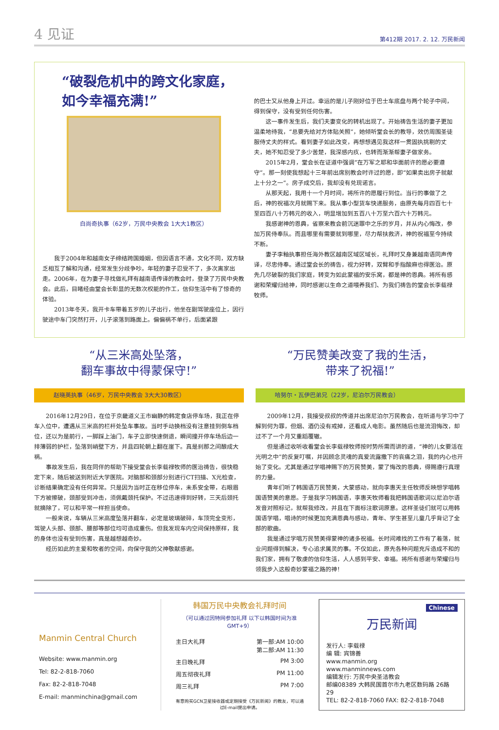4 见证 第412期 2017. 2. 12. 万民新闻
“破裂危机中的跨文化家庭，
如今幸福充满!”
白尚奇执事（62岁，万民中央教会 1大大1教区）
我于2004年和越南女子缔结跨国婚姻，但因语言不通，文化不同，双方缺乏相互了解和沟通，经常发生分歧争吵。年轻的妻子忍受不了，多次离家出走。2006年，在为妻子寻找做礼拜有越南语传译的教会时，登录了万民中央教会。此后，目睹经由堂会长彰显的无数次权能的作工，信仰生活中有了惊奇的体验。
2013年冬天，我开卡车带着五岁的儿子出行，他坐在副驾驶座位上，因行驶途中车门突然打开，儿子滚落到路面上。偏偏祸不单行，后面紧跟
的巴士又从他身上开过。幸运的是儿子刚好位于巴士车底盘与两个轮子中间，得到保守，没有受到任何伤害。
这一事件发生后，我们夫妻变化的转机出现了。开始祷告生活的妻子更加温柔地待我，“总要先给对方体贴关照”，她倾听堂会长的教导，效仿周围圣徒服侍丈夫的样式。看到妻子如此改变，再想想遇见我这样一贯固执挑剔的丈夫，她不知忍受了多少苦楚，我深感内疚，也转而渐渐帮妻子做家务。
2015年2月，堂会长在证道中强调“在万军之耶和华面前许的愿必要遵守”。那一刻使我想起十三年前出席别教会时许过的愿，即“如果卖出房子就献上十分之一”。房子成交后，我却没有兑现诺言。
从那天起，我用十一个月时间，将所许的愿履行到位。当行的事做了之后，神的祝福次月就赐下来。我从事小型货车快递服务，由原先每月四百七十至四百八十万韩元的收入，明显增加到五百八十万至六百六十万韩元。
我感谢神的恩典，省察来教会前沉迷罪中之乐的岁月，并从内心悔改，参加万民侍奉队。而且哪里有需要就到哪里，尽力帮扶救济，神的祝福至今持续不断。
妻子李釉执事担任海外教区越南区域区域长，礼拜时又身兼越南语同声传译，尽忠侍奉。通过堂会长的祷告，视力好转，双臂和手指酸麻也得医治。原先几尽破裂的我们家庭，转变为如此蒙福的安乐窝，都是神的恩典。将所有感谢和荣耀归给神，同时感谢以生命之道喂养我们、为我们祷告的堂会长李载禄牧师。
“从三米高处坠落，
翻车事故中得蒙保守!”
赵晓英执事（46岁，万民中央教会 3大大30教区）
2016年12月29日，在位于京畿道义王市幽静的韩定食店停车场，我正在停车入位中，遭遇从三米高的栏杆处坠车事故。当时手动换档没有注意挂到倒车档位，还以为是前行，一脚踩上油门，车子立即快速倒退，瞬间撞开停车场后边一排薄弱的护栏，坠落到峭壁下方，并且四轮朝上翻在崖下。真是刹那之间酿成大祸。
事故发生后，我在同伴的帮助下接受堂会长李载禄牧师的医治祷告，很快稳定下来，随后被送到附近大学医院。对脑部和颈部分别进行CT扫描、X光检查，诊断结果确定没有任何异常。只是因为当时正在移位停车，未系安全带，右眼眉下方被擦破，颈部受到冲击，须佩戴颈托保护。不过迅速得到好转，三天后颈托就摘除了，可以和平常一样担当使命。
一般来说，车辆从三米高度坠落并翻车，必定是玻璃破碎，车顶完全变形，驾驶人头部、颈部、腰部等部位均可造成重伤。但我发现车内空间保持原样，我的身体也没有受到伤害，真是越想越奇妙。
经历如此的主爱和牧者的空间，向保守我的父神敬献感谢。
“万民赞美改变了我的生活，
带来了祝福!”
哈努尔・瓦伊巴弟兄（22岁，尼泊尔万民教会）
2009年12月，我接受叔叔的传道并出席尼泊尔万民教会，在听道与学习中了解到何为罪，但烟、酒仍没有戒掉，还看成人电影。虽然随后也是流泪悔改，却过不了一个月又重蹈覆辙。
但是通过收听收看堂会长李载禄牧师按时势所需而讲的道，“神的儿女要活在光明之中”的反复叮嘱，并因顾念灵魂的真爱流露撒下的哀痛之泪，我的内心也开始了变化。尤其是通过学唱神赐下的万民赞美，蒙了悔改的恩典，得赐遵行真理的力量。
青年们听了韩国语万民赞美，大蒙感动，就向李惠天主任牧师反映想学唱韩国语赞美的意愿。于是我学习韩国语，李惠天牧师看我把韩国语歌词以尼泊尔语发音对照标记，就帮我修改，并且在下面标注歌词原意。这样圣徒们就可以用韩国语学唱，唱诗的时候更加充满恩典与感动，青年、学生甚至儿童几乎背记了全部的歌曲。
我是通过学唱万民赞美得蒙神的诸多祝福。长时间难找的工作有了着落，就业问题得到解决，专心追求属灵的事。不仅如此，原先各种问题充斥造成不和的我们家，拥有了敬虔的信仰生活，人人感到平安、幸福。将所有感谢与荣耀归与领我步入这般奇妙蒙福之路的神！
Manmin Central Church
Website: www.manmin.org
Tel: 82-2-818-7060
Fax: 82-2-818-7048
E-mail: manminchina@gmail.com
韩国万民中央教会礼拜时间
（可以通过因特网参加礼拜 以下以韩国时间为准 GMT+9）
主日大礼拜 第一部:AM 10:00
第二部:AM 11:30
主日晚礼拜 PM 3:00
周五彻夜礼拜 PM 11:00
周三礼拜 PM 7:00
有意购买GCN卫星接收器或定期接受《万民新闻》的教友，可以通过E-mail提出申请。
Chinese
万民新闻
发行人: 李载禄
编 辑: 宾锦善
www.manmin.org
www.manminnews.com
编辑发行: 万民中央圣洁教会
邮编08389 大韩民国首尔市九老区数码路 26路 29
TEL: 82-2-818-7060 FAX: 82-2-818-7048